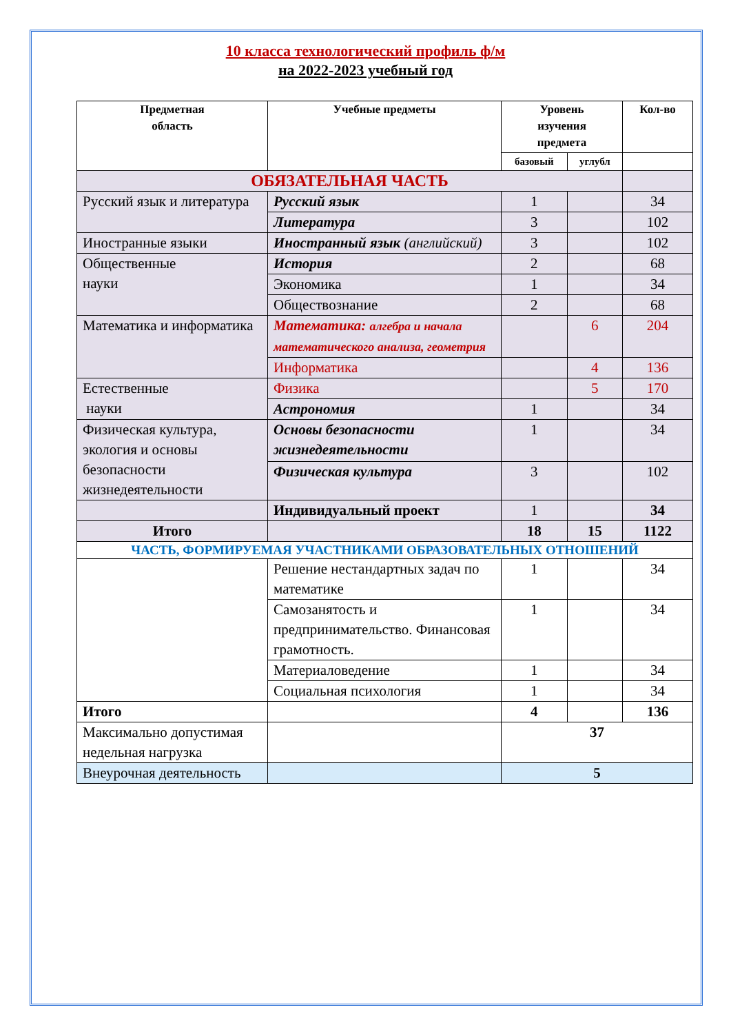10 класса технологический профиль ф/м
на 2022-2023 учебный год
| Предметная область | Учебные предметы | Уровень изучения предмета | | Кол-во |
| --- | --- | --- | --- | --- |
| | | базовый | углубл | |
| ОБЯЗАТЕЛЬНАЯ ЧАСТЬ | | | | |
| Русский язык и литература | Русский язык | 1 | | 34 |
| | Литература | 3 | | 102 |
| Иностранные языки | Иностранный язык (английский) | 3 | | 102 |
| Общественные науки | История | 2 | | 68 |
| | Экономика | 1 | | 34 |
| | Обществознание | 2 | | 68 |
| Математика и информатика | Математика: алгебра и начала математического анализа, геометрия | | 6 | 204 |
| | Информатика | | 4 | 136 |
| Естественные науки | Физика | | 5 | 170 |
| | Астрономия | 1 | | 34 |
| Физическая культура, экология и основы безопасности жизнедеятельности | Основы безопасности жизнедеятельности | 1 | | 34 |
| | Физическая культура | 3 | | 102 |
| | Индивидуальный проект | 1 | | 34 |
| Итого | | 18 | 15 | 1122 |
| ЧАСТЬ, ФОРМИРУЕМАЯ УЧАСТНИКАМИ ОБРАЗОВАТЕЛЬНЫХ ОТНОШЕНИЙ | | | | |
| | Решение нестандартных задач по математике | 1 | | 34 |
| | Самозанятость и предпринимательство. Финансовая грамотность. | 1 | | 34 |
| | Материаловедение | 1 | | 34 |
| | Социальная психология | 1 | | 34 |
| Итого | | 4 | | 136 |
| Максимально допустимая недельная нагрузка | | 37 | | |
| Внеурочная деятельность | | 5 | | |